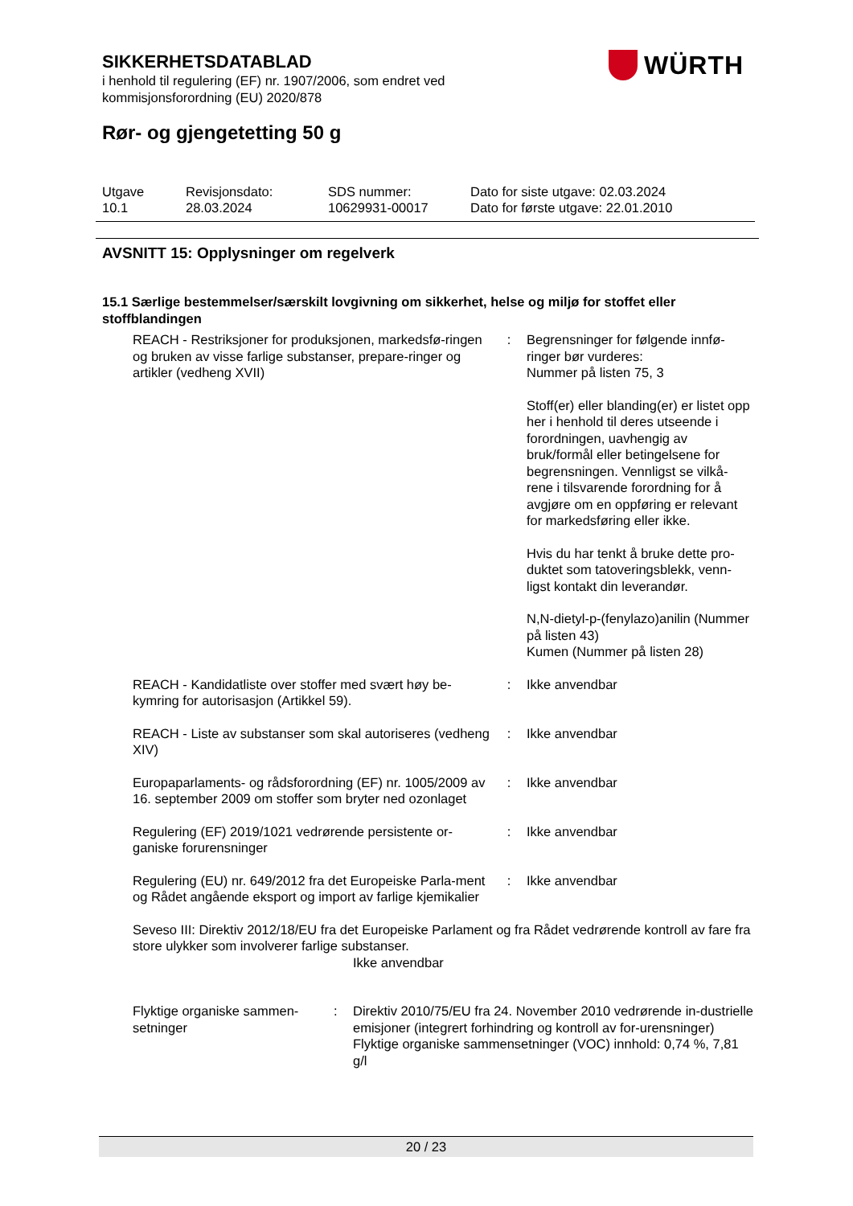SIKKERHETSDATABLAD
i henhold til regulering (EF) nr. 1907/2006, som endret ved
kommisjonsforordning (EU) 2020/878
WÜRTH
Rør- og gjengetetting 50 g
Utgave
10.1
Revisjonsdato:
28.03.2024
SDS nummer:
10629931-00017
Dato for siste utgave: 02.03.2024
Dato for første utgave: 22.01.2010
AVSNITT 15: Opplysninger om regelverk
15.1 Særlige bestemmelser/særskilt lovgivning om sikkerhet, helse og miljø for stoffet eller stoffblandingen
| REACH - Restriksjoner for produksjonen, markedsfø-ringen og bruken av visse farlige substanser, prepare-ringer og artikler (vedheng XVII) | : | Begrensninger for følgende innfø-ringer bør vurderes: Nummer på listen 75, 3 Stoff(er) eller blanding(er) er listet opp her i henhold til deres utseende i forordningen, uavhengig av bruk/formål eller betingelsene for begrensningen. Vennligst se vilkå-rene i tilsvarende forordning for å avgjøre om en oppføring er relevant for markedsføring eller ikke. Hvis du har tenkt å bruke dette pro-duktet som tatoveringsblekk, venn-ligst kontakt din leverandør. N,N-dietyl-p-(fenylazo)anilin (Nummer på listen 43) Kumen (Nummer på listen 28) |
| REACH - Kandidatliste over stoffer med svært høy be-kymring for autorisasjon (Artikkel 59). | : | Ikke anvendbar |
| REACH - Liste av substanser som skal autoriseres (vedheng XIV) | : | Ikke anvendbar |
| Europaparlaments- og rådsforordning (EF) nr. 1005/2009 av 16. september 2009 om stoffer som bryter ned ozonlaget | : | Ikke anvendbar |
| Regulering (EF) 2019/1021 vedrørende persistente or-ganiske forurensninger | : | Ikke anvendbar |
| Regulering (EU) nr. 649/2012 fra det Europeiske Parla-ment og Rådet angående eksport og import av farlige kjemikalier | : | Ikke anvendbar |
| Seveso III: Direktiv 2012/18/EU fra det Europeiske Parlament og fra Rådet vedrørende kontroll av fare fra store ulykker som involverer farlige substanser. Ikke anvendbar | | |
| Flyktige organiske sammen-setninger | : | Direktiv 2010/75/EU fra 24. November 2010 vedrørende in-dustrielle emisjoner (integrert forhindring og kontroll av for-urensninger) Flyktige organiske sammensetninger (VOC) innhold: 0,74 %, 7,81 g/l |
20 / 23